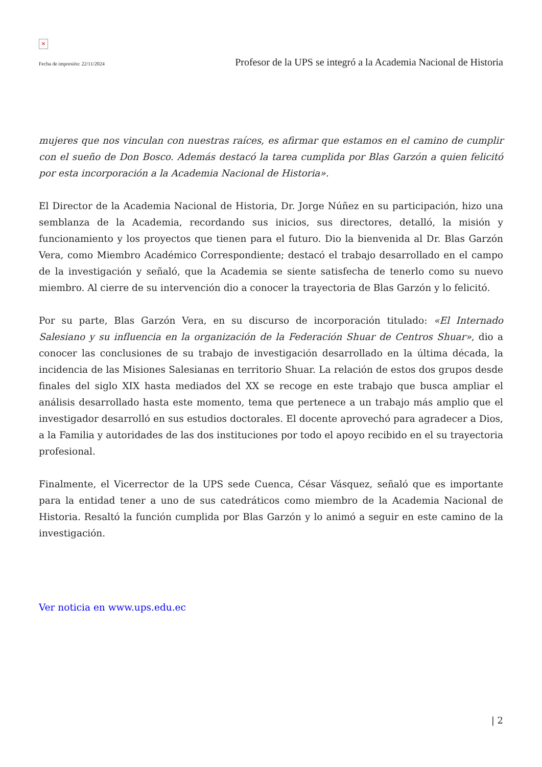✕
Fecha de impresión: 22/11/2024 Profesor de la UPS se integró a la Academia Nacional de Historia
mujeres que nos vinculan con nuestras raíces, es afirmar que estamos en el camino de cumplir con el sueño de Don Bosco. Además destacó la tarea cumplida por Blas Garzón a quien felicitó por esta incorporación a la Academia Nacional de Historia».
El Director de la Academia Nacional de Historia, Dr. Jorge Núñez en su participación, hizo una semblanza de la Academia, recordando sus inicios, sus directores, detalló, la misión y funcionamiento y los proyectos que tienen para el futuro. Dio la bienvenida al Dr. Blas Garzón Vera, como Miembro Académico Correspondiente; destacó el trabajo desarrollado en el campo de la investigación y señaló, que la Academia se siente satisfecha de tenerlo como su nuevo miembro. Al cierre de su intervención dio a conocer la trayectoria de Blas Garzón y lo felicitó.
Por su parte, Blas Garzón Vera, en su discurso de incorporación titulado: «El Internado Salesiano y su influencia en la organización de la Federación Shuar de Centros Shuar», dio a conocer las conclusiones de su trabajo de investigación desarrollado en la última década, la incidencia de las Misiones Salesianas en territorio Shuar. La relación de estos dos grupos desde finales del siglo XIX hasta mediados del XX se recoge en este trabajo que busca ampliar el análisis desarrollado hasta este momento, tema que pertenece a un trabajo más amplio que el investigador desarrolló en sus estudios doctorales. El docente aprovechó para agradecer a Dios, a la Familia y autoridades de las dos instituciones por todo el apoyo recibido en el su trayectoria profesional.
Finalmente, el Vicerrector de la UPS sede Cuenca, César Vásquez, señaló que es importante para la entidad tener a uno de sus catedráticos como miembro de la Academia Nacional de Historia. Resaltó la función cumplida por Blas Garzón y lo animó a seguir en este camino de la investigación.
Ver noticia en www.ups.edu.ec
| 2